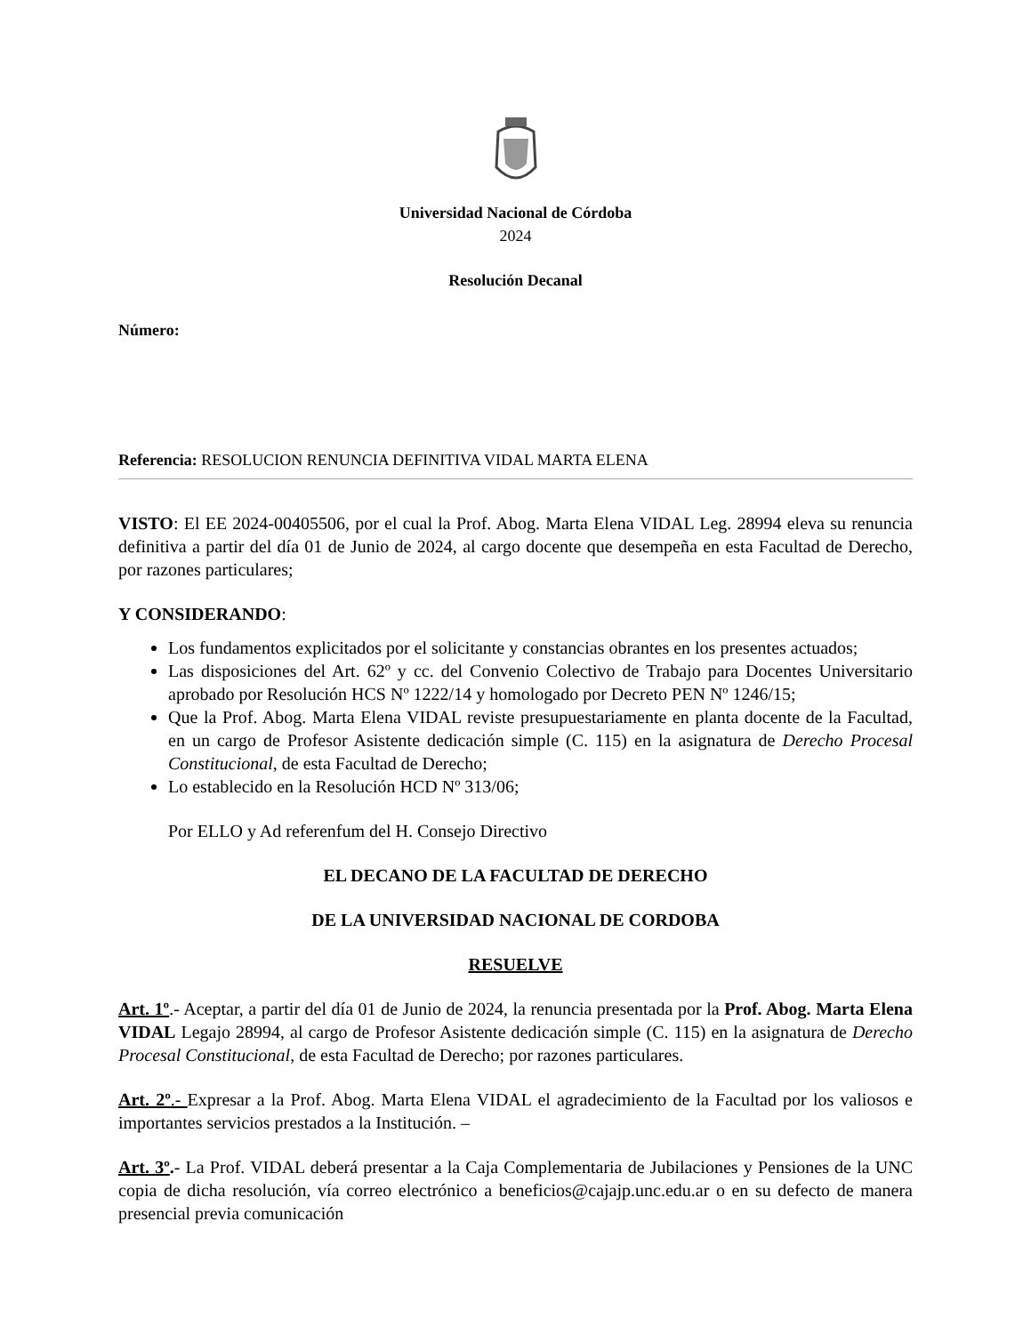Universidad Nacional de Córdoba
2024
Resolución Decanal
Número:
Referencia: RESOLUCION RENUNCIA DEFINITIVA VIDAL MARTA ELENA
VISTO: El EE 2024-00405506, por el cual la Prof. Abog. Marta Elena VIDAL Leg. 28994 eleva su renuncia definitiva a partir del día 01 de Junio de 2024, al cargo docente que desempeña en esta Facultad de Derecho, por razones particulares;
Y CONSIDERANDO:
Los fundamentos explicitados por el solicitante y constancias obrantes en los presentes actuados;
Las disposiciones del Art. 62º y cc. del Convenio Colectivo de Trabajo para Docentes Universitario aprobado por Resolución HCS Nº 1222/14 y homologado por Decreto PEN Nº 1246/15;
Que la Prof. Abog. Marta Elena VIDAL reviste presupuestariamente en planta docente de la Facultad, en un cargo de Profesor Asistente dedicación simple (C. 115) en la asignatura de Derecho Procesal Constitucional, de esta Facultad de Derecho;
Lo establecido en la Resolución HCD Nº 313/06;
Por ELLO y Ad referenfum del H. Consejo Directivo
EL DECANO DE LA FACULTAD DE DERECHO
DE LA UNIVERSIDAD NACIONAL DE CORDOBA
RESUELVE
Art. 1º.- Aceptar, a partir del día 01 de Junio de 2024, la renuncia presentada por la Prof. Abog. Marta Elena VIDAL Legajo 28994, al cargo de Profesor Asistente dedicación simple (C. 115) en la asignatura de Derecho Procesal Constitucional, de esta Facultad de Derecho; por razones particulares.
Art. 2º.- Expresar a la Prof. Abog. Marta Elena VIDAL el agradecimiento de la Facultad por los valiosos e importantes servicios prestados a la Institución. –
Art. 3º.- La Prof. VIDAL deberá presentar a la Caja Complementaria de Jubilaciones y Pensiones de la UNC copia de dicha resolución, vía correo electrónico a beneficios@cajajp.unc.edu.ar o en su defecto de manera presencial previa comunicación